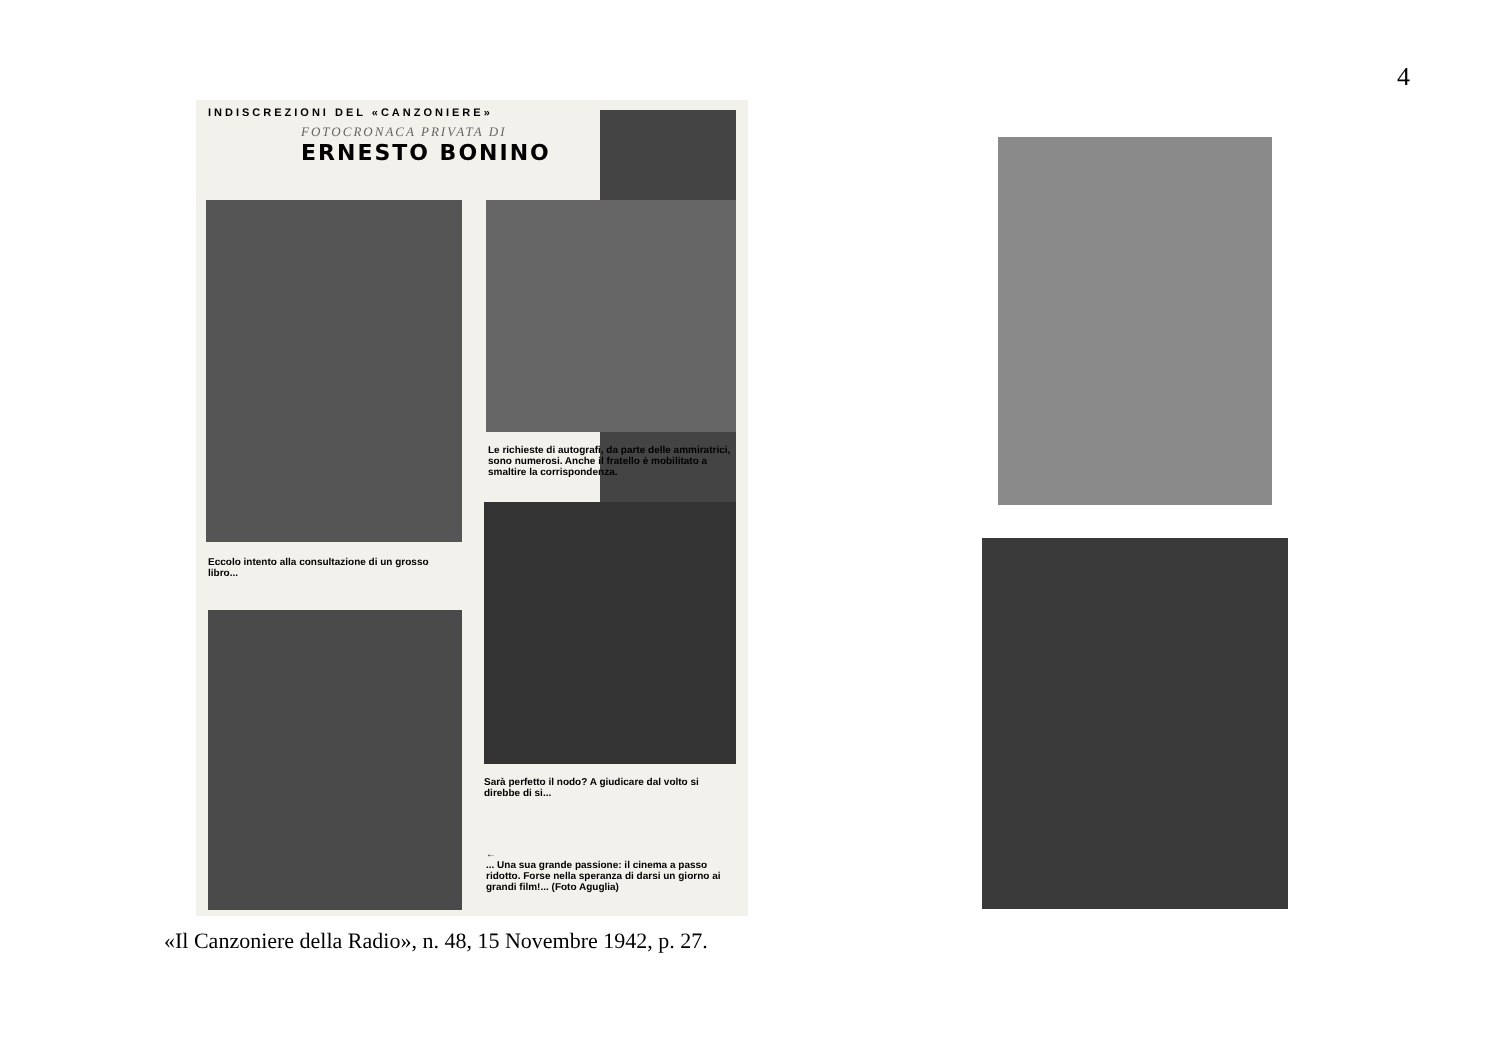4
INDISCREZIONI DEL «CANZONIERE»
FOTOCRONACA PRIVATA DI
ERNESTO BONINO
Le richieste di autografi, da parte delle ammiratrici, sono numerosi. Anche il fratello è mobilitato a smaltire la corrispondenza.
Eccolo intento alla consultazione di un grosso libro...
Sarà perfetto il nodo? A giudicare dal volto si direbbe di si...
←
... Una sua grande passione: il cinema a passo ridotto. Forse nella speranza di darsi un giorno ai grandi film!... (Foto Aguglia)
«Il Canzoniere della Radio», n. 48, 15 Novembre 1942, p. 27.